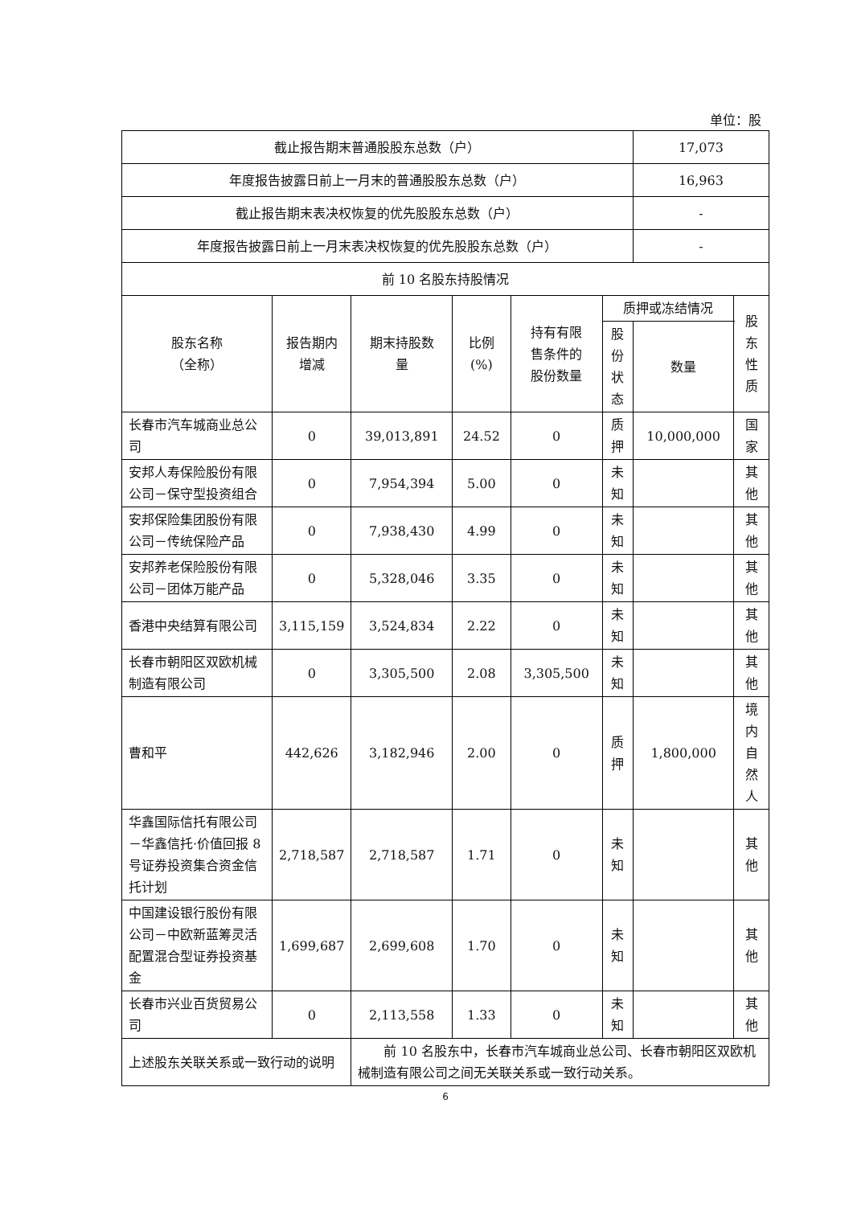单位：股
| 截止报告期末普通股股东总数（户） | | | | | | 17,073 | |
| 年度报告披露日前上一月末的普通股股东总数（户） | | | | | | 16,963 | |
| 截止报告期末表决权恢复的优先股股东总数（户） | | | | | | - | |
| 年度报告披露日前上一月末表决权恢复的优先股股东总数（户） | | | | | | - | |
| 前 10 名股东持股情况 | | | | | | | |
| 股东名称 （全称） | 报告期内 增减 | 期末持股数 量 | 比例 (%) | 持有有限 售条件的 股份数量 | 质押或冻结情况 | | 股东 性质 |
| | | | | | 股 份 状 态 | 数量 | |
| 长春市汽车城商业总公司 | 0 | 39,013,891 | 24.52 | 0 | 质 押 | 10,000,000 | 国家 |
| 安邦人寿保险股份有限公司－保守型投资组合 | 0 | 7,954,394 | 5.00 | 0 | 未 知 | | 其他 |
| 安邦保险集团股份有限公司－传统保险产品 | 0 | 7,938,430 | 4.99 | 0 | 未 知 | | 其他 |
| 安邦养老保险股份有限公司－团体万能产品 | 0 | 5,328,046 | 3.35 | 0 | 未 知 | | 其他 |
| 香港中央结算有限公司 | 3,115,159 | 3,524,834 | 2.22 | 0 | 未 知 | | 其他 |
| 长春市朝阳区双欧机械制造有限公司 | 0 | 3,305,500 | 2.08 | 3,305,500 | 未 知 | | 其他 |
| 曹和平 | 442,626 | 3,182,946 | 2.00 | 0 | 质 押 | 1,800,000 | 境内 自然 人 |
| 华鑫国际信托有限公司－华鑫信托·价值回报 8 号证券投资集合资金信托计划 | 2,718,587 | 2,718,587 | 1.71 | 0 | 未 知 | | 其他 |
| 中国建设银行股份有限公司－中欧新蓝筹灵活配置混合型证券投资基金 | 1,699,687 | 2,699,608 | 1.70 | 0 | 未 知 | | 其他 |
| 长春市兴业百货贸易公司 | 0 | 2,113,558 | 1.33 | 0 | 未 知 | | 其他 |
| 上述股东关联关系或一致行动的说明 | | 前 10 名股东中，长春市汽车城商业总公司、长春市朝阳区双欧机械制造有限公司之间无关联关系或一致行动关系。 | | | | | |
6